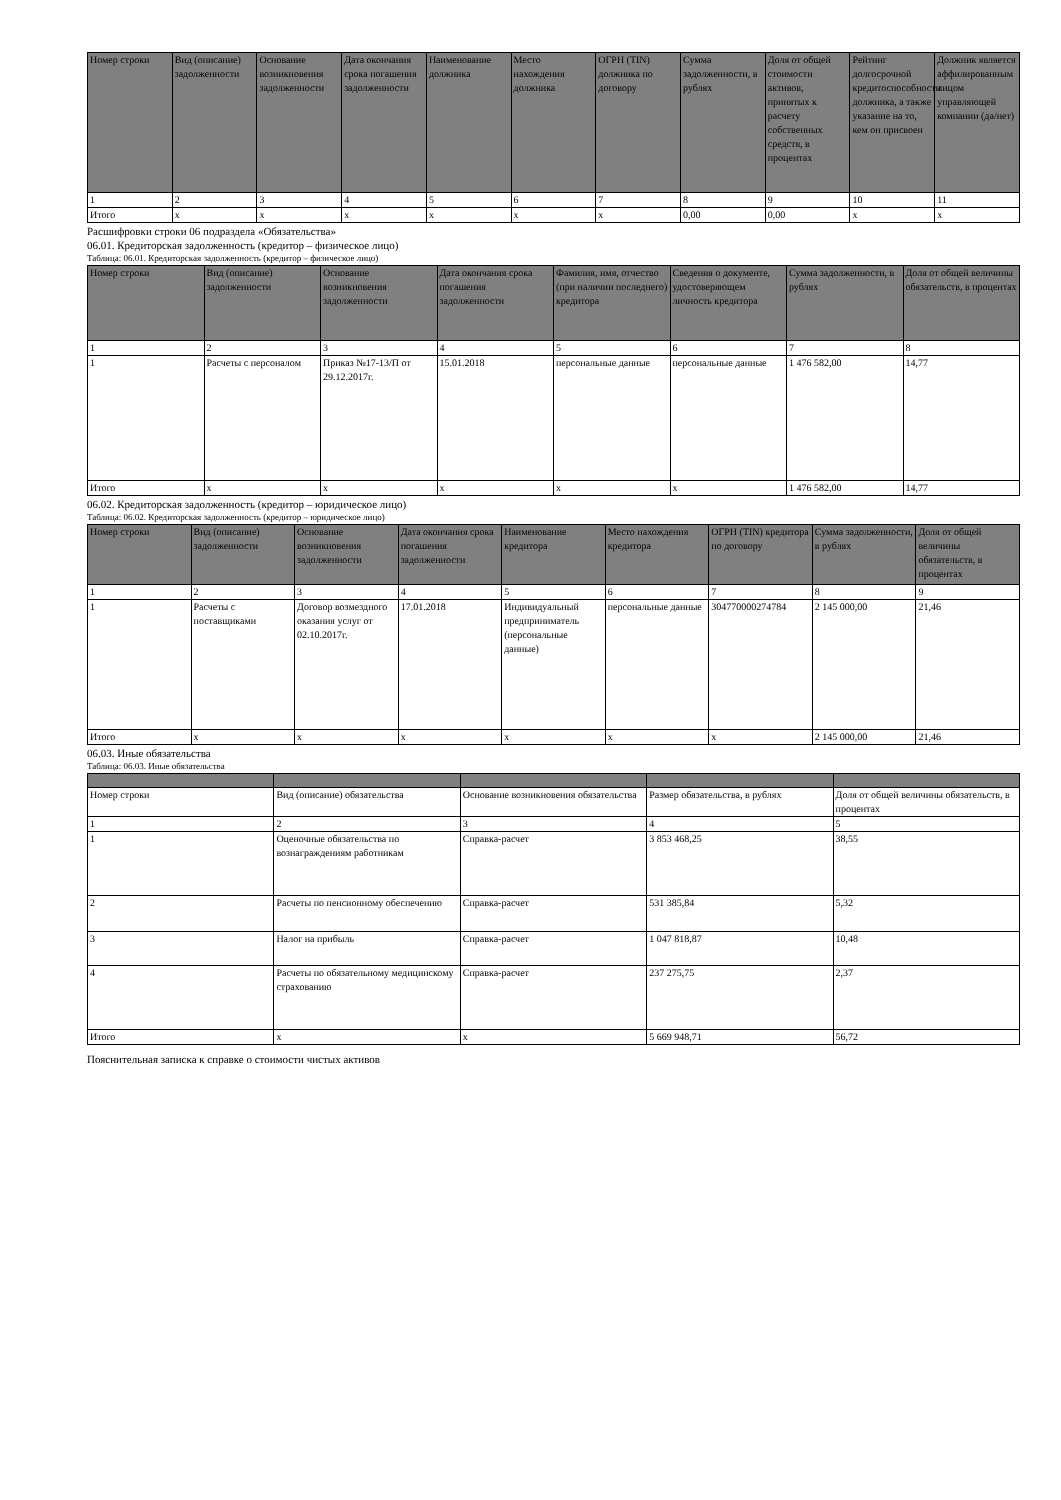| Номер строки | Вид (описание) задолженности | Основание возникновения задолженности | Дата окончания срока погашения задолженности | Наименование должника | Место нахождения должника | ОГРН (TIN) должника по договору | Сумма задолженности, в рублях | Доля от общей стоимости активов, принятых к расчету собственных средств, в процентах | Рейтинг долгосрочной кредитоспособности должника, а также указание на то, кем он присвоен | Должник является аффилированным лицом управляющей компании (да/нет) |
| --- | --- | --- | --- | --- | --- | --- | --- | --- | --- | --- |
| 1 | 2 | 3 | 4 | 5 | 6 | 7 | 8 | 9 | 10 | 11 |
| Итого | x | x | x | x | x | x | 0,00 | 0,00 | x | x |
Расшифровки строки 06 подраздела «Обязательства»
06.01. Кредиторская задолженность (кредитор – физическое лицо)
Таблица: 06.01. Кредиторская задолженность (кредитор – физическое лицо)
| Номер строки | Вид (описание) задолженности | Основание возникновения задолженности | Дата окончания срока погашения задолженности | Фамилия, имя, отчество (при наличии последнего) кредитора | Сведения о документе, удостоверяющем личность кредитора | Сумма задолженности, в рублях | Доля от общей величины обязательств, в процентах |
| --- | --- | --- | --- | --- | --- | --- | --- |
| 1 | 2 | 3 | 4 | 5 | 6 | 7 | 8 |
| 1 | Расчеты с персоналом | Приказ №17-13/П от 29.12.2017г. | 15.01.2018 | персональные данные | персональные данные | 1 476 582,00 | 14,77 |
| Итого | x | x | x | x | x | 1 476 582,00 | 14,77 |
06.02. Кредиторская задолженность (кредитор – юридическое лицо)
Таблица: 06.02. Кредиторская задолженность (кредитор – юридическое лицо)
| Номер строки | Вид (описание) задолженности | Основание возникновения задолженности | Дата окончания срока погашения задолженности | Наименование кредитора | Место нахождения кредитора | ОГРН (TIN) кредитора по договору | Сумма задолженности, в рублях | Доля от общей величины обязательств, в процентах |
| --- | --- | --- | --- | --- | --- | --- | --- | --- |
| 1 | 2 | 3 | 4 | 5 | 6 | 7 | 8 | 9 |
| 1 | Расчеты с поставщиками | Договор возмездного оказания услуг от 02.10.2017г. | 17.01.2018 | Индивидуальный предприниматель (персональные данные) | персональные данные | 304770000274784 | 2 145 000,00 | 21,46 |
| Итого | x | x | x | x | x | x | 2 145 000,00 | 21,46 |
06.03. Иные обязательства
Таблица: 06.03. Иные обязательства
| Номер строки | Вид (описание) обязательства | Основание возникновения обязательства | Размер обязательства, в рублях | Доля от общей величины обязательств, в процентах |
| 1 | 2 | 3 | 4 | 5 |
| 1 | Оценочные обязательства по вознаграждениям работникам | Справка-расчет | 3 853 468,25 | 38,55 |
| 2 | Расчеты по пенсионному обеспечению | Справка-расчет | 531 385,84 | 5,32 |
| 3 | Налог на прибыль | Справка-расчет | 1 047 818,87 | 10,48 |
| 4 | Расчеты по обязательному медицинскому страхованию | Справка-расчет | 237 275,75 | 2,37 |
| Итого | x | x | 5 669 948,71 | 56,72 |
Пояснительная записка к справке о стоимости чистых активов